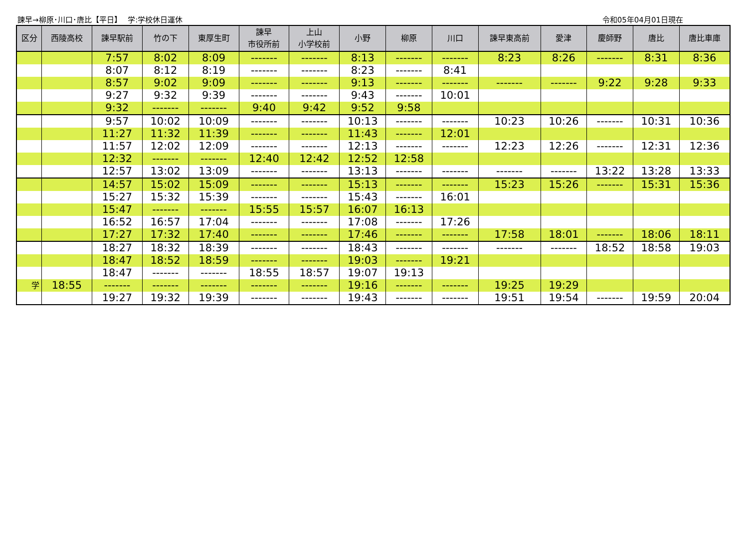諫早→柳原･川口･唐比【平日】　 学:学校休日運休 令和05年04月01日現在
| 区分 | 西陵高校 | 諫早駅前 | 竹の下 | 東厚生町 | 諫早 市役所前 | 上山 小学校前 | 小野 | 柳原 | 川口 | 諫早東高前 | 愛津 | 慶師野 | 唐比 | 唐比車庫 |
| --- | --- | --- | --- | --- | --- | --- | --- | --- | --- | --- | --- | --- | --- | --- |
| | | 7:57 | 8:02 | 8:09 | ------- | ------- | 8:13 | ------- | ------- | 8:23 | 8:26 | ------- | 8:31 | 8:36 |
| | | 8:07 | 8:12 | 8:19 | ------- | ------- | 8:23 | ------- | 8:41 | | | | | |
| | | 8:57 | 9:02 | 9:09 | ------- | ------- | 9:13 | ------- | ------- | ------- | ------- | 9:22 | 9:28 | 9:33 |
| | | 9:27 | 9:32 | 9:39 | ------- | ------- | 9:43 | ------- | 10:01 | | | | | |
| | | 9:32 | ------- | ------- | 9:40 | 9:42 | 9:52 | 9:58 | | | | | | |
| | | 9:57 | 10:02 | 10:09 | ------- | ------- | 10:13 | ------- | ------- | 10:23 | 10:26 | ------- | 10:31 | 10:36 |
| | | 11:27 | 11:32 | 11:39 | ------- | ------- | 11:43 | ------- | 12:01 | | | | | |
| | | 11:57 | 12:02 | 12:09 | ------- | ------- | 12:13 | ------- | ------- | 12:23 | 12:26 | ------- | 12:31 | 12:36 |
| | | 12:32 | ------- | ------- | 12:40 | 12:42 | 12:52 | 12:58 | | | | | | |
| | | 12:57 | 13:02 | 13:09 | ------- | ------- | 13:13 | ------- | ------- | ------- | ------- | 13:22 | 13:28 | 13:33 |
| | | 14:57 | 15:02 | 15:09 | ------- | ------- | 15:13 | ------- | ------- | 15:23 | 15:26 | ------- | 15:31 | 15:36 |
| | | 15:27 | 15:32 | 15:39 | ------- | ------- | 15:43 | ------- | 16:01 | | | | | |
| | | 15:47 | ------- | ------- | 15:55 | 15:57 | 16:07 | 16:13 | | | | | | |
| | | 16:52 | 16:57 | 17:04 | ------- | ------- | 17:08 | ------- | 17:26 | | | | | |
| | | 17:27 | 17:32 | 17:40 | ------- | ------- | 17:46 | ------- | ------- | 17:58 | 18:01 | ------- | 18:06 | 18:11 |
| | | 18:27 | 18:32 | 18:39 | ------- | ------- | 18:43 | ------- | ------- | ------- | ------- | 18:52 | 18:58 | 19:03 |
| | | 18:47 | 18:52 | 18:59 | ------- | ------- | 19:03 | ------- | 19:21 | | | | | |
| | | 18:47 | ------- | ------- | 18:55 | 18:57 | 19:07 | 19:13 | | | | | | |
| 学 | 18:55 | ------- | ------- | ------- | ------- | ------- | 19:16 | ------- | ------- | 19:25 | 19:29 | | | |
| | | 19:27 | 19:32 | 19:39 | ------- | ------- | 19:43 | ------- | ------- | 19:51 | 19:54 | ------- | 19:59 | 20:04 |